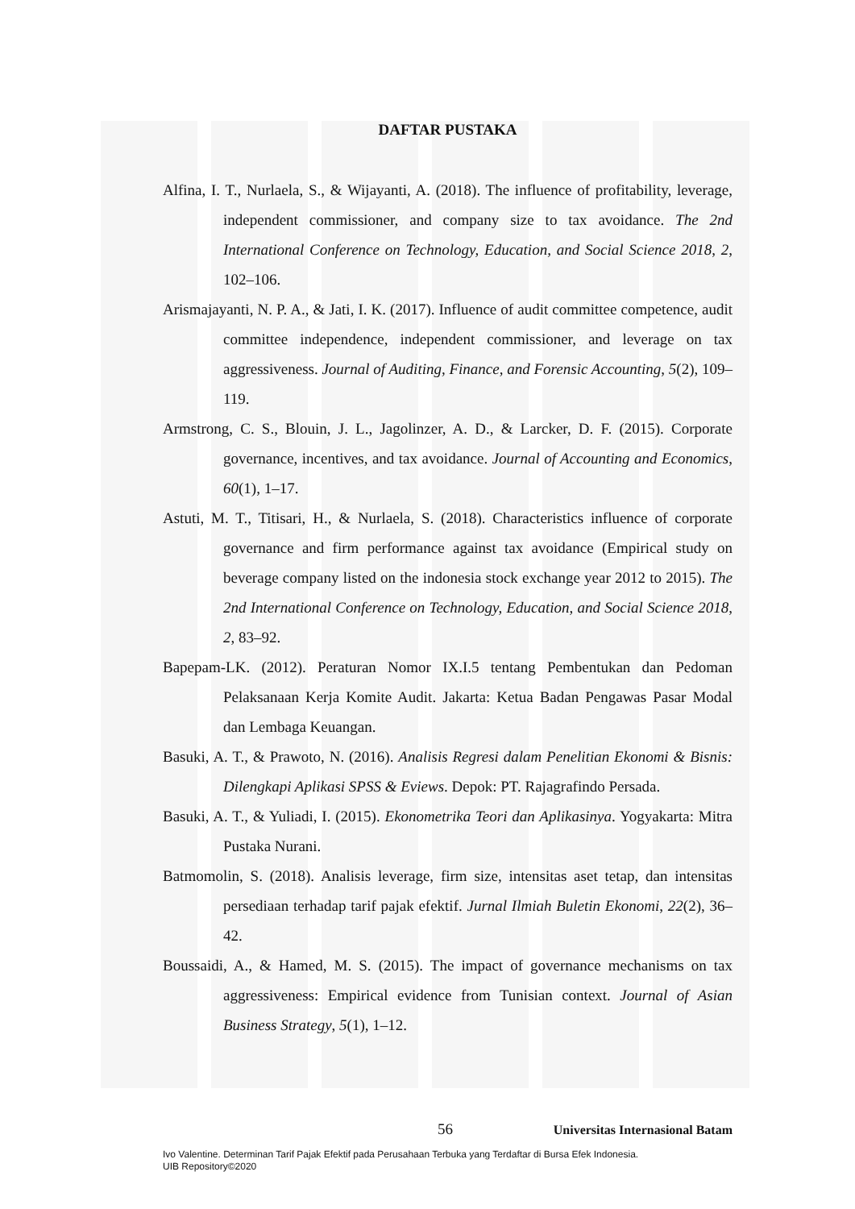DAFTAR PUSTAKA
Alfina, I. T., Nurlaela, S., & Wijayanti, A. (2018). The influence of profitability, leverage, independent commissioner, and company size to tax avoidance. The 2nd International Conference on Technology, Education, and Social Science 2018, 2, 102–106.
Arismajayanti, N. P. A., & Jati, I. K. (2017). Influence of audit committee competence, audit committee independence, independent commissioner, and leverage on tax aggressiveness. Journal of Auditing, Finance, and Forensic Accounting, 5(2), 109–119.
Armstrong, C. S., Blouin, J. L., Jagolinzer, A. D., & Larcker, D. F. (2015). Corporate governance, incentives, and tax avoidance. Journal of Accounting and Economics, 60(1), 1–17.
Astuti, M. T., Titisari, H., & Nurlaela, S. (2018). Characteristics influence of corporate governance and firm performance against tax avoidance (Empirical study on beverage company listed on the indonesia stock exchange year 2012 to 2015). The 2nd International Conference on Technology, Education, and Social Science 2018, 2, 83–92.
Bapepam-LK. (2012). Peraturan Nomor IX.I.5 tentang Pembentukan dan Pedoman Pelaksanaan Kerja Komite Audit. Jakarta: Ketua Badan Pengawas Pasar Modal dan Lembaga Keuangan.
Basuki, A. T., & Prawoto, N. (2016). Analisis Regresi dalam Penelitian Ekonomi & Bisnis: Dilengkapi Aplikasi SPSS & Eviews. Depok: PT. Rajagrafindo Persada.
Basuki, A. T., & Yuliadi, I. (2015). Ekonometrika Teori dan Aplikasinya. Yogyakarta: Mitra Pustaka Nurani.
Batmomolin, S. (2018). Analisis leverage, firm size, intensitas aset tetap, dan intensitas persediaan terhadap tarif pajak efektif. Jurnal Ilmiah Buletin Ekonomi, 22(2), 36–42.
Boussaidi, A., & Hamed, M. S. (2015). The impact of governance mechanisms on tax aggressiveness: Empirical evidence from Tunisian context. Journal of Asian Business Strategy, 5(1), 1–12.
56 Universitas Internasional Batam
Ivo Valentine. Determinan Tarif Pajak Efektif pada Perusahaan Terbuka yang Terdaftar di Bursa Efek Indonesia.
UIB Repository©2020